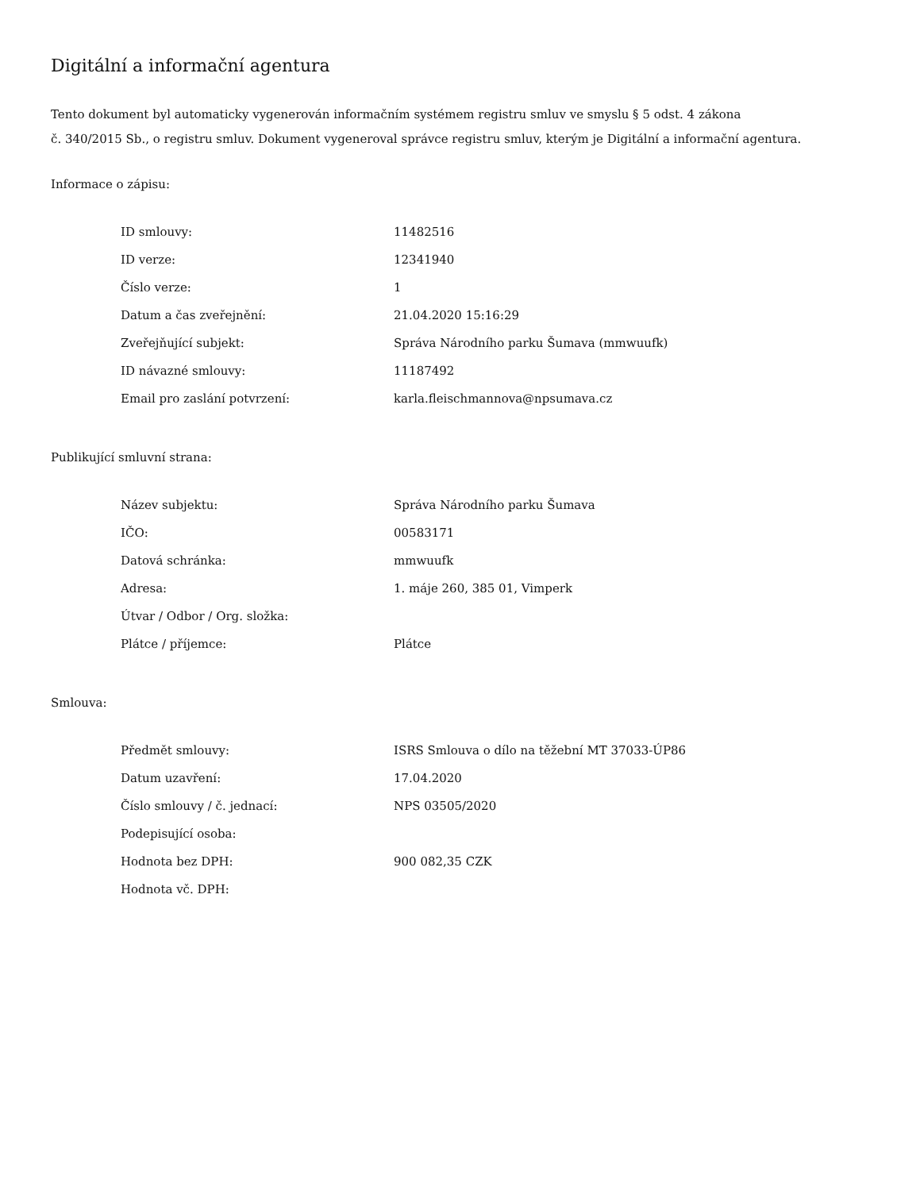Digitální a informační agentura
Tento dokument byl automaticky vygenerován informačním systémem registru smluv ve smyslu § 5 odst. 4 zákona
č. 340/2015 Sb., o registru smluv. Dokument vygeneroval správce registru smluv, kterým je Digitální a informační agentura.
Informace o zápisu:
| ID smlouvy: | 11482516 |
| ID verze: | 12341940 |
| Číslo verze: | 1 |
| Datum a čas zveřejnění: | 21.04.2020 15:16:29 |
| Zveřejňující subjekt: | Správa Národního parku Šumava (mmwuufk) |
| ID návazné smlouvy: | 11187492 |
| Email pro zaslání potvrzení: | karla.fleischmannova@npsumava.cz |
Publikující smluvní strana:
| Název subjektu: | Správa Národního parku Šumava |
| IČO: | 00583171 |
| Datová schránka: | mmwuufk |
| Adresa: | 1. máje 260, 385 01, Vimperk |
| Útvar / Odbor / Org. složka: | |
| Plátce / příjemce: | Plátce |
Smlouva:
| Předmět smlouvy: | ISRS Smlouva o dílo na těžební MT 37033-ÚP86 |
| Datum uzavření: | 17.04.2020 |
| Číslo smlouvy / č. jednací: | NPS 03505/2020 |
| Podepisující osoba: | |
| Hodnota bez DPH: | 900 082,35 CZK |
| Hodnota vč. DPH: | |